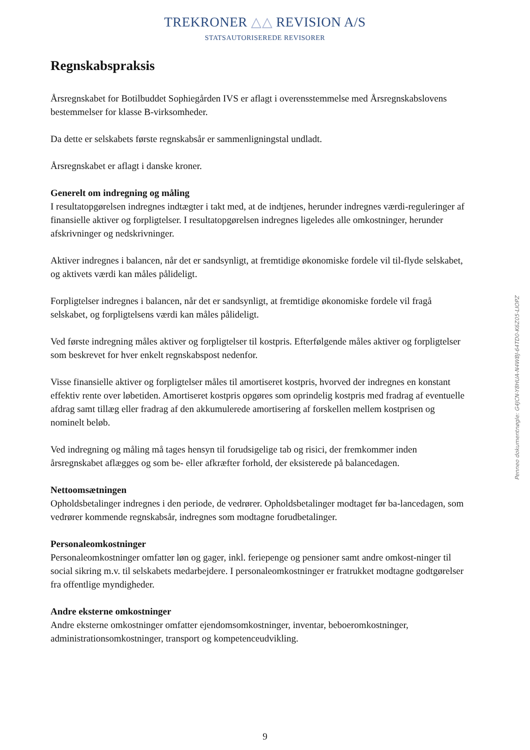TREKRONER △△ REVISION A/S
STATSAUTORISEREDE REVISORER
Regnskabspraksis
Årsregnskabet for Botilbuddet Sophiegården IVS er aflagt i overensstemmelse med Årsregnskabslovens bestemmelser for klasse B-virksomheder.
Da dette er selskabets første regnskabsår er sammenligningstal undladt.
Årsregnskabet er aflagt i danske kroner.
Generelt om indregning og måling
I resultatopgørelsen indregnes indtægter i takt med, at de indtjenes, herunder indregnes værdi-reguleringer af finansielle aktiver og forpligtelser. I resultatopgørelsen indregnes ligeledes alle omkostninger, herunder afskrivninger og nedskrivninger.
Aktiver indregnes i balancen, når det er sandsynligt, at fremtidige økonomiske fordele vil til-flyde selskabet, og aktivets værdi kan måles pålideligt.
Forpligtelser indregnes i balancen, når det er sandsynligt, at fremtidige økonomiske fordele vil fragå selskabet, og forpligtelsens værdi kan måles pålideligt.
Ved første indregning måles aktiver og forpligtelser til kostpris. Efterfølgende måles aktiver og forpligtelser som beskrevet for hver enkelt regnskabspost nedenfor.
Visse finansielle aktiver og forpligtelser måles til amortiseret kostpris, hvorved der indregnes en konstant effektiv rente over løbetiden. Amortiseret kostpris opgøres som oprindelig kostpris med fradrag af eventuelle afdrag samt tillæg eller fradrag af den akkumulerede amortisering af forskellen mellem kostprisen og nominelt beløb.
Ved indregning og måling må tages hensyn til forudsigelige tab og risici, der fremkommer inden årsregnskabet aflægges og som be- eller afkræfter forhold, der eksisterede på balancedagen.
Nettoomsætningen
Opholdsbetalinger indregnes i den periode, de vedrører. Opholdsbetalinger modtaget før ba-lancedagen, som vedrører kommende regnskabsår, indregnes som modtagne forudbetalinger.
Personaleomkostninger
Personaleomkostninger omfatter løn og gager, inkl. feriepenge og pensioner samt andre omkost-ninger til social sikring m.v. til selskabets medarbejdere. I personaleomkostninger er fratrukket modtagne godtgørelser fra offentlige myndigheder.
Andre eksterne omkostninger
Andre eksterne omkostninger omfatter ejendomsomkostninger, inventar, beboeromkostninger, administrationsomkostninger, transport og kompetenceudvikling.
Penneo dokumentnøgle: G4JCN-Y8HUA-N4WBJ-64TD0-K6Z05-LIOPZ
9